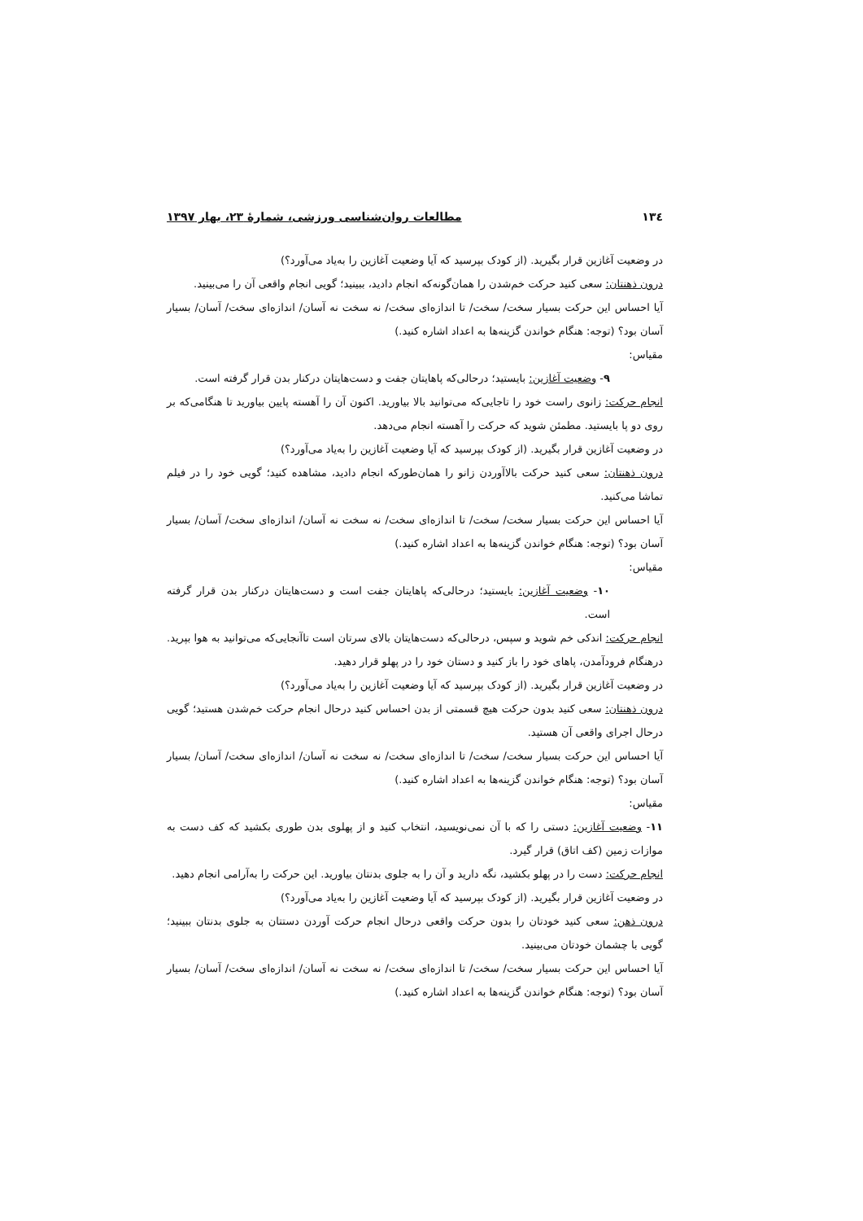۱۳٤ مطالعات روان‌شناسی ورزشی، شمارۀ ۲۳، بهار ۱۳۹۷
در وضعیت آغازین قرار بگیرید. (از کودک بپرسید که آیا وضعیت آغازین را به‌یاد می‌آورد؟)
درون ذهنتان: سعی کنید حرکت خم‌شدن را همان‌گونه‌که انجام دادید، ببینید؛ گویی انجام واقعی آن را می‌بینید.
آیا احساس این حرکت بسیار سخت/ سخت/ تا اندازه‌ای سخت/ نه سخت نه آسان/ اندازه‌ای سخت/ آسان/ بسیار آسان بود؟ (توجه: هنگام خواندن گزینه‌ها به اعداد اشاره کنید.)
مقیاس:
۹- وضعیت آغازین: بایستید؛ درحالی‌که پاهایتان جفت و دست‌هایتان درکنار بدن قرار گرفته است.
انجام حرکت: زانوی راست خود را تاجایی‌که می‌توانید بالا بیاورید. اکنون آن را آهسته پایین بیاورید تا هنگامی‌که بر روی دو پا بایستید. مطمئن شوید که حرکت را آهسته انجام می‌دهد.
در وضعیت آغازین قرار بگیرید. (از کودک بپرسید که آیا وضعیت آغازین را به‌یاد می‌آورد؟)
درون ذهنتان: سعی کنید حرکت بالاآوردن زانو را همان‌طورکه انجام دادید، مشاهده کنید؛ گویی خود را در فیلم تماشا می‌کنید.
آیا احساس این حرکت بسیار سخت/ سخت/ تا اندازه‌ای سخت/ نه سخت نه آسان/ اندازه‌ای سخت/ آسان/ بسیار آسان بود؟ (توجه: هنگام خواندن گزینه‌ها به اعداد اشاره کنید.)
مقیاس:
۱۰- وضعیت آغازین: بایستید؛ درحالی‌که پاهایتان جفت است و دست‌هایتان درکنار بدن قرار گرفته است.
انجام حرکت: اندکی خم شوید و سپس، درحالی‌که دست‌هایتان بالای سرتان است تاآنجایی‌که می‌توانید به هوا بپرید. درهنگام فرودآمدن، پاهای خود را باز کنید و دستان خود را در پهلو قرار دهید.
در وضعیت آغازین قرار بگیرید. (از کودک بپرسید که آیا وضعیت آغازین را به‌یاد می‌آورد؟)
درون ذهنتان: سعی کنید بدون حرکت هیچ قسمتی از بدن احساس کنید درحال انجام حرکت خم‌شدن هستید؛ گویی درحال اجرای واقعی آن هستید.
آیا احساس این حرکت بسیار سخت/ سخت/ تا اندازه‌ای سخت/ نه سخت نه آسان/ اندازه‌ای سخت/ آسان/ بسیار آسان بود؟ (توجه: هنگام خواندن گزینه‌ها به اعداد اشاره کنید.)
مقیاس:
۱۱- وضعیت آغازین: دستی را که با آن نمی‌نویسید، انتخاب کنید و از پهلوی بدن طوری بکشید که کف دست به موازات زمین (کف اتاق) قرار گیرد.
انجام حرکت: دست را در پهلو بکشید، نگه دارید و آن را به جلوی بدنتان بیاورید. این حرکت را به‌آرامی انجام دهید.
در وضعیت آغازین قرار بگیرید. (از کودک بپرسید که آیا وضعیت آغازین را به‌یاد می‌آورد؟)
درون ذهن: سعی کنید خودتان را بدون حرکت واقعی درحال انجام حرکت آوردن دستتان به جلوی بدنتان ببینید؛ گویی با چشمان خودتان می‌بینید.
آیا احساس این حرکت بسیار سخت/ سخت/ تا اندازه‌ای سخت/ نه سخت نه آسان/ اندازه‌ای سخت/ آسان/ بسیار آسان بود؟ (توجه: هنگام خواندن گزینه‌ها به اعداد اشاره کنید.)